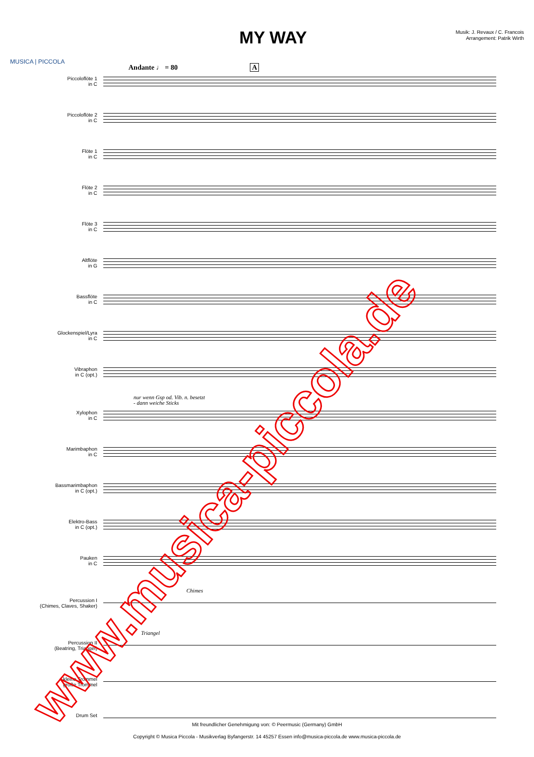MUSICA | PICCOLA
MY WAY
Musik: J. Revaux / C. Francois
Arrangement: Patrik Wirth
Andante ♩ = 80 A
Piccoloflöte 1
in C
Piccoloflöte 2
in C
Flöte 1
in C
Flöte 2
in C
Flöte 3
in C
Altflöte
in G
Bassflöte
in C
Glockenspiel/Lyra
in C
Vibraphon
in C (opt.)
nur wenn Gsp od. Vib. n. besetzt
- dann weiche Sticks
Xylophon
in C
Marimbaphon
in C
Bassmarimbaphon
in C (opt.)
Elektro-Bass
in C (opt.)
Pauken
in C
Chimes
Percussion I
(Chimes, Claves, Shaker)
Triangel
Percussion II
(Beatring, Triangel)
kleine Trommel
große Trommel
Drum Set
Mit freundlicher Genehmigung von: © Peermusic (Germany) GmbH
Copyright © Musica Piccola - Musikverlag Byfangerstr. 14 45257 Essen info@musica-piccola.de www.musica-piccola.de
www.musica-piccola.de